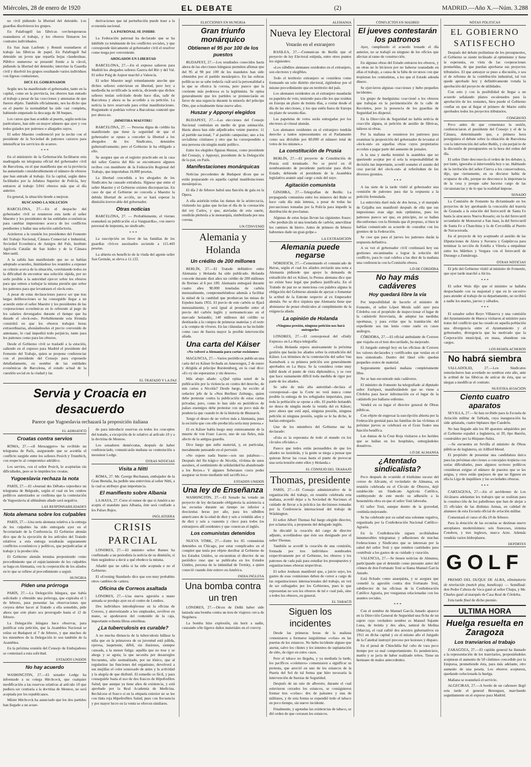Miércoles, 28 de enero de 1920 EL DEBATE (2) MADRID.—Año X.—Núm. 3.288
no civil pidiendo la libertad del detenido. Los guardias disolvieron los grupos.
En Palafrugell las fábricas corchotaponeras reanudaron el trabajo, y los obreros firmaron los contratos individuales.
En San Juan Lasfonts y Bonuti reanudaron el trabajo las fábricas de papel. En Palafrugell fué detenido un joven que repartía hojas clandestinas. Público numeroso se presentó frente a la cárcel, pidiendo la libertad del detenido; intervino la Guardia civil y disolvió los grupos resultando varios individuos con ligeras contusiones.
DICE EL GOBERNADOR
Según nos ha manifestado el gobernador, tanto en la capital, como en la provincia, los obreros han entrado al trabajo a pesar de las coacciones y amenazas de que fueron objeto. También oficialmente, nos ha dicho que en el puerto la normalidad ha sido casi completa, habiendo empezado la descarga de 38 buques.
Los carros que han acudido al puerto, según noticias particulares, han sido en mayor número que ayer y con todos guiados por patronos o allegados suyos.
El señor Maestre conferenció por la noche con el presidente de la Sociedad de patronos carreros para intensificar los servicios de acarreo.
* * *
En el ministerio de la Gobernación facilitaron esta madrugada un telegrama oficial del gobernador civil de Barcelona, en el que manifiesta que en la provincia ha aumentado considerablemente el número de obreros que han entrado al trabajo. En la capital, según datos facilitados por la Jefatura Superior de Policía, hoy entraron al trabajo 3.041 obreros más que el día anterior.
En general, la situación tiende a mejorar.
BUSCANDO LA SOLUCION
BARCELONA, 27.—En el despacho del gobernador civil se reunieron esta tarde el señor Maestre y los presidentes de las entidades económicas para cambiar impresiones acerca de los conflictos pendientes y hallar una solución satisfactoria.
Asistieron a la reunión los presidentes del Fomento del Trabajo Nacional, Cámara Comercial e Industrial, Sociedad Económica de Amigos del País, Instituto Agrícola Catalán de San Isidro y de la Cámara Mercantil.
A la salida han manifestado que no se habían adoptado acuerdos, limitándose los reunidos a exponer su criterio acerca de la situación, conviniendo todos en la dificultad de encontrar una solución rápida, por no serle posible a la autoridad ejercer sobre los obreros para que entren a trabajar la misma presión que sobre los patronos para que levantasen el «lock-out».
A pesar de estas declaraciones parece ser que tras largas deliberaciones se ha conseguido llegar a un acuerdo entre el señor Maestre y los presidentes de las corporaciones económicas en lo referente al pago de los salarios devengados durante el tiempo que ha durado el «lock-out». Probablemente esta fórmula consistirá en que los obreros trabajen horas extraordinarias, abonándoseles el precio convenido de antemano, lo cual impedirá todo perjuicio, tanto para los patronos como para los obreros.
Desde el Gobierno civil se trasladó a la estación, saliendo en el expreso para Madrid el presidente del Fomento del Trabajo, quien se propone conferenciar con el presidente del Consejo para exponerle detalladamente, en nombre de las entidades económicas de Barcelona, el estado actual de la cuestión social en la ciudad y las
derivaciones que tal perturbación puede traer a la economía nacional.
LA PATRONAL SE INHIBE
La Federación patronal ha declarado que se ha inhibido ya totalmente de los conflictos sociales, y que corresponde únicamente al gobernador civil el resolver como tenga por conveniente.
ABOGADOS EN LIBERTAD
BARCELONA, 27.—En el expreso salieron para Madrid los abogados señores Guerra del Río y del Val. El señor Puig de Asprer marchó a Valencia.
El señor Maestre negó rotundamente anoche que dichos señores estuvieran en libertad; pero hoy a mediodía ha rectificado la noticia, diciendo que dichos señores tenían solicitado desde hace días, salir de Barcelona y ahora se ha accedido a su petición. La noticia la tuvo reservada para evitar manifestaciones. Preguntado si podrían volver a Barcelona contestó que por ahora no.
¡DIMITIRA MAESTRE!
BARCELONA, 27. — Persona digna de crédito ha manifestado que tiene la seguridad de que el gobernador se opuso a conceder la libertad a los abogados de los Sindicatos, detenidos gubernativamente; pero el Gobierno le ha obligado a ello.
Se asegura que en el registro practicado en la casa del señor Guerra del Río se encontraron algunos recibos con membrete de la Federación Regional del Trabajo, que importaban 16.000 pesetas.
La libertad concedida a los abogados de los Sindicatos ha causado extrañeza. Sígnese que entre el señor Maestre y el Gobierno existen discrepancias. En caso de que el Gobierno no conceda a Maestre la debida libertad de acción, no se hará esperar la dimisión irrevocable del gobernador.
Otras noticias
BARCELONA, 27. — Probablemente, el viernes reanudará su publicación «La Vanguardia», con nuevo personal de imprenta, no sindicado.
* * *
La suscripción en favor de las familias de los guardias cívicos asesinados asciende a 115.443 pesetas.
La abierta en beneficio de la viuda del agente señor San Germán, se eleva a 11.122.
EL TRATADO Y LA PAZ
Servia y Croacia en desacuerdo
Parece que Yugoeslavia rechazará la proposición italiana
EL ADRIATICO
Croatas contra servios
ROMA, 27.—«Il Messaggero» ha recibido un telegrama de París, asegurando que se acentúa el conflicto surgido entre los señores Posich y Trumbich, con respecto al compromiso adriático.
Los servios, con el señor Posich, lo aceptarían sin dificultades, pero se lo impiden los croatas.
Yugoeslavia rechaza la nota
PARÍS, 27.—El «Journal des Débats» reproduce un telegrama de Belgrado, según el cual en los centros políticos autorizados se confirma que la contestación de Yugoeslavia al ultimátum aliado será negativa.
LAS RESPONSABILIDADES
Nota alemana sobre los culpables
PARÍS, 27.—Una nota alemana relativa a la entrega de los culpables ha sido entregada ayer en el Secretariado de la Conferencia. El Gobierno alemán dice que de la ejecución de los artículos del Tratado relativos a esta entrega resultarán seguramente conflictos económicos y políticos, que perjudicarían al trabajo y la producción.
El Gobierno alemán termina proponiendo como procedimiento que el enjuiciamiento de los culpables se haga en Alemania, con la cooperación de los aliados en lo que se refiere al procedimiento a seguir.
HUNGRIA
Piden una prórroga
PARÍS, 27.—La Delegación húngara, que había solicitado y obtenido una prórroga, que expiraba el 5 de febrero, para presentar las observaciones que creyera deber hacer al Tratado a ella sometido, pide ahora que este plazo sea prorrogado hasta el 12 de febrero.
La Delegación húngara hace observar, para justificar esta petición, que la Asamblea Nacional se reúne en Budapest el 7 de febrero, y que muchos de los miembros de la Delegación lo son también de la Asamblea.
En la próxima reunión del Consejo de Embajadores se contestará a esta solicitud.
ESTADOS UNIDOS
No hay acuerdo
WASHINGTON, 27.—El senador Lodge ha informado a su colega Hitchcock, que cualquier modificación a las reservas relativas al artículo 10 que pudiera ser contraria a la doctrina de Monroe, no será aceptada por los republicanos.
Míster Hitchcock ha anunciado que los dos partidos han llegado a un acuer-
do para introducir reservas en todos los conceptos del tratado, a excepción de lo relativo al artículo 10 y a la doctrina de Monroe.
Los senadores demócratas, después de haber conferenciado, comunicarán mañana su contestación a monsieur Lodge.
OTRAS NOTICIAS
Visita a Nitti
ROMA, 27. Mr. George Buchanan, embajador de la Gran Bretaña, ha pedido una entrevista al señor Nitti, a la cual se atribuye gran importancia.
El manifiesto sobre Albania
LA HAYA, 27. Corre el rumor de que si América no acepta el mandato para Albania, éste será confiado a los Países Bajos.
INGLATERRA
CRISIS PARCIAL
LONDRES, 27.—El ministro señor Barnes ha confirmado a un periodista la noticia de su dimisión, si bien negándose a decir a qué obedece la misma.
Añadió que no sabía si ha sido aceptada o no el Gobierno.
El «Evening Standard» dice que son muy probables otros cambios de cartera.
Oficina de Correos asaltada
LONDRES, 27.—Una nueva agresión a mano armada se produjo ayer en el centro de Londres.
Dos individuos introdujéronse en la oficina de Correos, y aterrorizando a los empleados, revólver en mano, se apoderaron del contenido de la caja, importante ochenta libras esterlinas.
¿La tuberculosis es curable?
A no mucha distancia de la tuberculosis hállase la niña que en la primavera de su juventud está pálida, ojerosa, inapetente, débil, sin ilusiones, siempre cansada, a la menor fatiga: aquélla que no tose y se ahoga y se agota; la que necesita por desarreglos frecuentes, sólo normalizado, por un tónico, que al regularizar las funciones del organismo, devolverá a sus mejillas el color sonrosado de antes y la actividad y la alegría de que disfrutó. El remedio es fácil, y para conseguirlo basta el uso de dos frascos de Hipofosfitos Salud, que aunque ya tiene años de existencia, y está aprobado por la Real Academia de Medicina. Rechácese el frasco si en la etiqueta exterior no se lee con tinta roja Hipofosfitos Salud, pues con frecuencia y por mayor lucro en la venta se ofrecen similares.
ELECCIONES EN HUNGRIA
Gran triunfo monárquico
Obtienen el 95 por 100 de los puestos
BUDAPEST, 27.—Los resultados conocidos hasta ahora de las elecciones húngaras permiten afirmar que del 95 al 98 por 100 de los mandatos han sido obtenidos por el partido monárquico. En las esferas políticas no se sabe todavía cuál será la personalidad a la que se ofrezca la corona, pero parece que la corriente más poderosa es la legitimista. Se opina generalmente que los partidos se pronunciarán en favor de una regencia durante la minoría del príncipe Otto, que actualmente tiene nueve años.
Huszar y Apponyi elegidos
BUDAPEST, 27.—Las elecciones del Consejo Nacional continúan en medio de gran animación. Hasta ahora han sido adjudicados veinte puestos: 11 al partido nacional; 7 al partido campesino; uno a los socialistas cristianos y otro que ha correspondido a una persona sin ningún matiz político.
Entre los elegidos figuran Huszar, como presidente del Consejo, y Apponyi, presidente de la Delegación de la paz, en París.
Manifestaciones monárquicas
Noticias procedentes de Budapest dicen que se están preparando en aquella capital manifestaciones monárquicas.
El día 2 de febrero habrá una función de gala en la Opera.
A ella asistirán todas las damas de la aristocracia, vistiendo las galas que lucían el día de la coronación del rey Carlos, y que, ataviadas de esta suerte, rendirán pleitesía a la monarquía, simbolizada por una corona.
UN CONVENIO
Alemania y Holanda
Un crédito de 200 millones
BERLÍN, 27.—El Tratado definitivo entre Alemania y Holanda ha sido publicado. Holanda concede durante diez años un crédito de 200 millones de florines al 6 por 100. Alemania entregará durante cuatro años 90.000 toneladas de carbón mensualmente, comprometiéndose además a facilitar la mitad de la cantidad que produzcan las minas de Erpelen hasta 1955. El precio de este carbón se fijará mensualmente, y será igual al promedio entre el precio del carbón inglés y norteamericano en el mercado holandés; 140 millones del crédito se destinarán a la compra de primeras materias y el resto a la compra de víveres. En las cláusulas se ha incluído como caso de fuerza mayor la posible intervención aliada.
Una carta del Káiser
«No volveré a Alemania para cortar escisiones»
MAGUNCIA, 27.—Varios periódicos publican una carta del ex Káiser fechada en Amerongen, 2 de enero y dirigida al príncipe Rurstemberg, en la cual dice: «Es oy sin esperanzas y sin deseos».
Más abajo añade: «¿Qué opina usted de la publicación por la violencia en contra del derecho, de mis cartas a Nicolás? Desde luego, he escrito al redactor jefe de la «Neu Berliner Zeitung», quien debe protestar contra la publicación de estas cartas privadas; pero, como lo han sido en periódicos de países enemigos debe protestar con un poco más de prudencia que cuando lo de la historia de Bismarck.
Tengo el deseo de no volver más a Alemania, pues la escisión que con ello produciría sería muy penosa.»
El ex Káiser habla luego muy extensamente de la muerte de von Franc Lascer, uno de sus fieles, más afecto de la antigua guardia.
Dice luego que sufre material, y, en particular, moralmente pensando en el porvenir.
«No espero nada bueno—son sus palabras—. Después del fin trágico de Nicolás, víctima de unos asesinos, el sentimiento de solidaridad ha abandonado a los Reyes.» Y algunos Soberanos creen poder asegurar su trono mediante mil sacrificios.»
ESTADOS UNIDOS
Una ley de Enseñanza
WASHINGTON, 27.—El Senado ha votado un proyecto de ley declarando obligatoria la asistencia a las escuelas durante un tiempo no inferior a doscientas horas por año, para los súbditos americanos de la edad de diez y seis a veintiún años y de diez y seis a cuarenta y cinco para todos los extranjeros allí residentes y que conozcan el inglés.
Los comunistas detenidos
NUEVA YORK, 27.—Entre los 85 comunistas detenidos en Chicago, por estar complicados en el complot que tenía por objeto derribar al Gobierno de los Estados Unidos, se encuentran el director de un periódico ruso que se publicaba en los Estados Unidos, persona de la intimidad de Trotsky, a quien conoció cuando éste estuvo en América.
INDIA INGLESA
Una bomba contra un tren
LONDRES, 27.—Dicen de Delhi haber sido lanzada una bomba contra un tren de viajeros cerca de Negshera.
La bomba hizo explosión, sin herir a nadie, causando sólo ligeros daños materiales en el convoy.
ALEMANIA
Nueva ley Electoral
Votarán en el extranjero
BASILEA, 27.—Comunican de Berlín que el proyecto de ley Electoral estipula, entre otros puntos los siguientes:
«Los súbditos alemanes residentes en el extranjero, son electores y elegibles.
Todo el territorio extranjero se considera como formando un solo distrito electoral, rigiéndose por el mismo procedimiento que en territorio del país.
Los alemanes residentes en el extranjero mandarán su papeleta de voto, teniendo para ello los que residen en Europa un plazo de treinta días, a contar desde el día de las elecciones, y los que estén fuera de Europa un plazo de sesenta días.
Las papeletas de votos serán entregadas por los electores al cónsul alemán.
Los alemanes residentes en el extranjero tendrán derecho a tantos representantes en el Parlamento como sea divisible por 60.000 el número total de votos de los mismos.»
La constitución de Prusia
BERLÍN, 27.—El proyecto de Constitución de Prusia está terminado. No se prevé en él nombramiento de presidente particular para dicho Estado, debiendo el presidente de la Asamblea legislativa asumir aquí cargo a más del suyo.
Agitación comunista
GINEBRA, 27.—Telegrafían de Berlín: La propaganda comunista entre los mineros del Ruhr se hace cada día más intensa, a pesar de todas las precauciones tomadas por la Policía para impedir la distribución de proclamas.
Algunas de estas hojas llevan las siguientes frases: «No produzcáis ni una tonelada de carbón; amovilizar los caminos de hierro. Antes de primero de febrero habremos dado un gran golpe.»
LA EXTRADICION
Alemania puede negarse
NORDEICH, 27.—Comentando el comunicado de Havas, según el cual los aliados enviarán una nota a Alemania pidiendo que apoye la demanda de extradición del ex Káiser, la Prensa alemana dice que no existe base legal que pudiera justificarla. En el Tratado de paz no se menciona con palabra alguna la obligación del Gobierno alemán de apoyar o fomentar la actitud de la Entente respecto al ex Emperador alemán. No se dice siquiera que Alemania tiene que abstenerse de poner obstáculos al cumplimiento de la exigencia aliada.
La opinión de Holanda
«Ninguna presión, ninguna petición nos hará entregarlo»
LONDRES, 27.—El corresponsal del «Daily Express» en La Haya telegrafía:
«Toda Holanda espera ansiosamente la próxima gestión que harán los aliados sobre la extradición del Káiser. Los términos de la contestación del señor Van Karnebeek a su primera petición son generalmente aprobados en La Haya. Se la considera como muy hábil desde el punto de vista diplomático, y se cree que hace sumamente difícil toda medida de rigor por parte de los aliados.
Se sabe de más alta autoridad—declara el corresponsal—que la Corte no verá nunca como posible la entrega de los refugiados imperiales, pues toda la población se opone a ello. El pueblo holandés no desea de ningún modo la venida del ex Káiser; pero ahora que está aquí, ninguna presión, ninguna petición ni ninguna presión, según se le ha dicho, le harían entregarlo.
Uno de los miembros del Gobierno me ha declarado:
«Esta es la esperanza de todo el mundo en los círculos oficiales.»
Parece que todos están persuadidos de que los aliados no insistirán, y la gente se niega a pensar que quieran llevar las cosas hasta el punto de provocar una seria tensión entre ellos y Holanda.»
EL CONSEJO DEL TRABAJO
Thomas, presidente
PARÍS, 27.—El Consejo administrativo de la organización del trabajo, en reunión celebrada esta mañana, acordó dejar a la Sociedad de Naciones el cuidado de llevar a la práctica las decisiones tomadas por la Conferencia internacional del trabajo de Wáshington.
El señor Albert Thomas fué luego elegido director, por aclamación, a propuesta del delegado inglés.
Se discutió la creación del cargo de director adjunto, acordándose que éste sea designado por el señor Thomas.
También se acordó la creación de una comisión, formada por tres individuos nombrados respectivamente por el Gobierno, los obreros y los patronos de cada país para estudiar los presupuestos y organizaciones obreras respectivas.
El señor Jouhaux manifestó que, a juicio suyo, los gastos de esas comisiones deben de correr a cargo de las organizaciones internacionales del trabajo, en vez de ser sufragados por los Gobiernos, pues lo que representan no son los obreros de tal o cual país, sino a todos los obreros, en general.
EL TABACO
Siguen los incidentes
Desde las primeras horas de la mañana comenzaron a formarse larguísimas «colas» en las puertas de los estancos. No hubo incidente alguno que anotar, salvo los chistes y los intentos de suplantación de sitio, de rigor en estos casos.
Pero el tabaco no llegaba, y ya mediada la tarde, los pacíficos «coleturos» comenzaron a significar su protesta, que arreció en uno de los estancos de la Puerta del Sol de tal forma que hizo necesaria la intervención de fuerzas de Seguridad.
Después de un rato de alboroto, durante el cual estuvieron cerrados los estancos, se consiguieron formar tres «colas»: dos de paisanos y una de militares, y de esta forma se expendió todo el tabaco en poco tiempo, sin nuevo incidente.
Finalmente, y agotadas las existencias de tabaco, se dió orden de que cerrasen los estancos.
CONFLICTOS EN MADRID
El jueves contestarán los patronos
Ayer, cumpliendo el acuerdo tomado el día anterior, no se trabajó en ninguno de los oficios que afectan al ramo de construcción.
En algunas obras del Estado entraron los obreros, y en otras no lo hicieron por no haberse reanudado en ellas el trabajo, a causa de la falta de recursos con que tropiezan los contratistas, a los que el Estado adeuda dinero.
Se ejercieron algunas coacciones y hubo pequeños incidentes.
Un grupo de huelguistas coaccionó a los obreros que trabajan en la pavimentación de la calle de Recoletos, pero la presencia de los guardias de Seguridad los dispersó.
En la Dirección de Seguridad no había noticia de coacción alguna, ni petición de auxilio de fábricas, talleres ni obras.
Por la mañana se reunieron los patronos para examinar la proposición del gobernador de levantar el «lock-out» en aquellas obras cuyos propietarios accedan a pagar parte del aumento de jornales.
A la una y media terminó la asamblea que no queriendo aceptar por sí sola la responsabilidad de decisión tan importante, acordó someter el asunto del cese parcial del «lock-out» al referéndum de los diversos gremios.
* * *
A las siete de la tarde visitó al gobernador una comisión de patronos para dar la respuesta a la petición formulada.
La entrevista duró más de dos horas, y el marqués de Grijalba nos manifestó después de ella que sus impresiones eran algo más optimistas, pues los patronos parece ser que, en principio, no se hallan disconformes con la fórmula que él propuso, si bien le habían comunicado su acuerdo de consultar con los gremios de la Federación.
Se cree que para el jueves los patronos darán la respuesta definitiva.
A su vez el gobernador civil continuará hoy sus gestiones encaminadas a lograr la solución del conflicto, para lo cual celebra a las diez de la mañana una conferencia con la Comisión obrera.
LO DE CORDOBA
No hay más cadáveres
Hoy quedará libre la vía
Por imposibilidad de hacerlo el ministro de Fomento, el señor López Monís salió ayer para Córdoba con el propósito de inspeccionar el lugar de la catástrofe ferroviaria, de adoptar las medidas oportunas, y para evitar que la tramitación del expediente sea tan lenta como suele en casos análogos.
CÓRDOBA, 27.—El oficial ambulante de Correos que viajaba en el tren descarrilado, ha mejorado.
El Juzgado entregó hoy en las oficinas de Correos los valores declarados y certificados que venían en el tren siniestrado. Dentro del túnel sólo quedan pequeños restos de material.
Seguramente quedará mañana completamente libre.
No se han encontrado más cadáveres.
El ministro de Fomento ha telegrafiado al diputado señor Enríquez, manifestándole que no viene a Córdoba para hacer información en el lugar de la catástrofe por hallarse enfermo.
Vendrá en su lugar el director general de Obras públicas.
Con objeto de engrosar la suscripción abierta por la Federación gremial para las familias de las víctimas el próximo jueves se celebrará en el Gran Teatro una función benéfica.
Las damas de la Cruz Roja visitaron a los heridos que se hallan en los hospitales, entregándoles donativos.
LO DE ALMANSA
¿Atentado sindicalista?
Poco después de ocurrido el tristísimo suceso del correo de Alicante, el vecindario de Almansa, en reunión celebrada en el Círculo de Obreros, dejó establecido un Sindicato Agrícola Católico, sustituyendo de este modo su adhesión a la benemérita obra en que el señor Toni laboraba.
El señor Toni, aunque dentro de la gravedad, continúa mejorando.
Se ha celebrado por su salud una solemne rogativa, organizada por la Confederación Nacional Católico-Agraria.
En la Confederación siguen recibiéndose innumerables telegramas y adhesiones de muchas Federaciones y Sindicatos que se interesan por la salud del señor Toni y que remiten cantidades para contribuir a los gastos de su cuidado y curación.
VALENCIA, 27.—Se tienen noticias de Almansa, participando que el detenido como presunto autor del crimen de don Fortunato Toni se llama Manuel García Amado.
Está fichado como anarquista, y se asegura que cometió la agresión contra don Fortunato Toni, subdirector de las oficinas de la Confederación Católico Agraria, por venganzas relacionadas con los asuntos sociales.
* * *
Con el nombre de Manuel García Amado aparece en la Dirección General de Seguridad una ficha de un sujeto cuyo verdadero nombre es Manuel Sujante Luna, de treinta y dos años, natural de Molina (Murcia), el cual sufrió dos arrestos gubernativos en 1911 en dicha capital y en el mismo año el Juzgado de la Catedral instruyó proceso por lesiones y disparo.
En el penal de Chinchilla fué cabo de vara poco tiempo por su mal comportamiento. Es pendenciero, matón y se jacta de haber realizado robos. Tiene un hermano de malos antecedentes.
NOTAS POLITICAS
EL GOBIERNO SATISFECHO
Después del debate preliminar de los presupuestos, el Gobierno se siente inclinado al optimismo y tiene la esperanza, en vista de las cooperaciones prometidas, de que puedan aprobarse sus proyectos tributarios. El que anteayer se puso a discusión, o sea el de reforma de la contribución industrial, tal vez quede aprobado hoy y definitivamente votada la aprobación del proyecto de utilidades.
Con esto y con la posibilidad de llegar a un acuerdo señalando plazos escalonados para la aprobación de los restantes, bien puede el Gobierno confiar en que al llegar el primero de Marzo estén aprobados todos los proyectos tributarios.
CONGRESO
Poco antes de que comenzara la sesión, conferenciaron el presidente del Consejo y el de la Cámara, determinando que, a primera hora prosiguiera el debate sobre la situación de Barcelona con la intervención del señor Bedés, y sin perjuicio de la discusión de presupuestos en la hora del orden del día.
El señor Dato desconocía el orden de los debates y, por tanto, ignoraba si intervendría hoy o no. Hablando de la invitación del señor Cierva a los conservadores, dijo, que ciertamente, en su discurso había de ocuparse de ello, porque no desconoce la importancia de la cosa y porque sabe hacerse cargo de las circunstancias y de lo que la realidad impone.
SENADO
La Comisión de Fomento ha dictaminado en los proyectos de ley aprobando la concesión del tranvía de Granada a la estación del ferrocarril de Santa Fe hasta la azucarera Nueva Rosario; en la del ferrocarril secundario de Monserrat a San Juan, la del ferrocarril de Santa Fe a Chanchina y la de Corcedilla al Puerto de Navacerrada.
En el proyecto de ley aceptando el auxilio de las Diputaciones de Alava y Navarra y Guipúzcoa para terminar la sección de Estella a Vitoria a empalmar entre los Mártires y Vergara con el ferrocarril de Durango a Zumárraga.
OTRAS NOTICIAS
El jefe del Gobierno visitó al ministro de Fomento, que ayer tarde marchó a Alcira.
* * *
El señor Wais dijo que el ministro se hallaba despachando con su majestad y que en lo sucesivo para atender al trabajo de su departamento, no recibirá a nadie los martes, jueves y sábados.
* * *
El senador señor Royo Villanova y una comisión del Ayuntamiento de Huesca visitaron al ministro para tratar del conflicto que ha creado en aquella población una divergencia entre el Ayuntamiento y el gobernador, divergencia que ha motivado que la Corporación municipal, en masa, abandone sus cargos.
LOS REMOLACHEROS
No habrá siembra
VALLADOLID, 27.—Los Sindicatos remolacheros han acordado no sembrar este año, ante la actitud de las fábricas de azúcar de ésta, que se niegan a modificar el contrato.
NUESTRA AVIACION
Ciento cuatro aparatos
SEVILLA, 27.—Se han recibido para la Escuela de Aviación militar de Tablada, cuya inauguración ha sido aplazada, cuatro biplanos tipo Candrón.
No han llegado aún los 80 aparatos adquiridos por el Gobierno español a Inglaterra, ni 20, tipo Barrón, construídos por la Hispano-Suiza.
—Se encuentra en Sevilla el ministro de Obras públicas de Inglaterra, sir Allfred Mond.
El propósito de presentar una candidatura única para las próximas elecciones a concejales tropieza con serias dificultades, pues algunos sectores políticos consideran exiguo el número de puestos que se les asigna, y otros están quejosos de que no figuren en ella la Liga de inquilinos y las sociedades obreras.
* * *
CARTAGENA, 27.—En el aeródromo de Los Alcázares adelantan los trabajos que se realizan para la construcción de los pabellones que han de alojar a 25 oficiales de las distintas Armas, en calidad de alumnos de esta Escuela oficial de aviación militar.
Comenzará el curso el día 10 de febrero.
Para la dotación de las escuelas se destinan nueve aeroplanos modernísimos: seis franceses, sistema Condron, y tres ingleses, marca Arzo. Además vendrán varios hidroplanos.
DEPORTES
GOLF
PREMIO DEL DUQUE DE ALBA, eliminatorio de nivelación (match play, handicap). — Semifinal: don Pedro Cabeza de Vaca ganó al señor Chapa, y Mr. Charles ganó al marqués de Casa Real de Córdoba.
Esta tarde final de dicho premio.
ULTIMA HORA
Huelga resuelta en Zaragoza
Los tranviarios al trabajo
ZARAGOZA, 27.—El capitán general ha llamado a la representación de los tranviarios, proponiéndoles aceptaran el aumento de 50 céntimos concedido por la Empresa, prometiendo ésta, para más adelante, otro aumento de una peseta. Los obreros aceptaron, quedando solucionada la huelga.
Mañana se reanudará el servicio.
ALGECIRAS, 27.—A bordo de un cañonero llegó esta tarde el general Berenguer, marchando seguidamente en el expreso para Madrid.